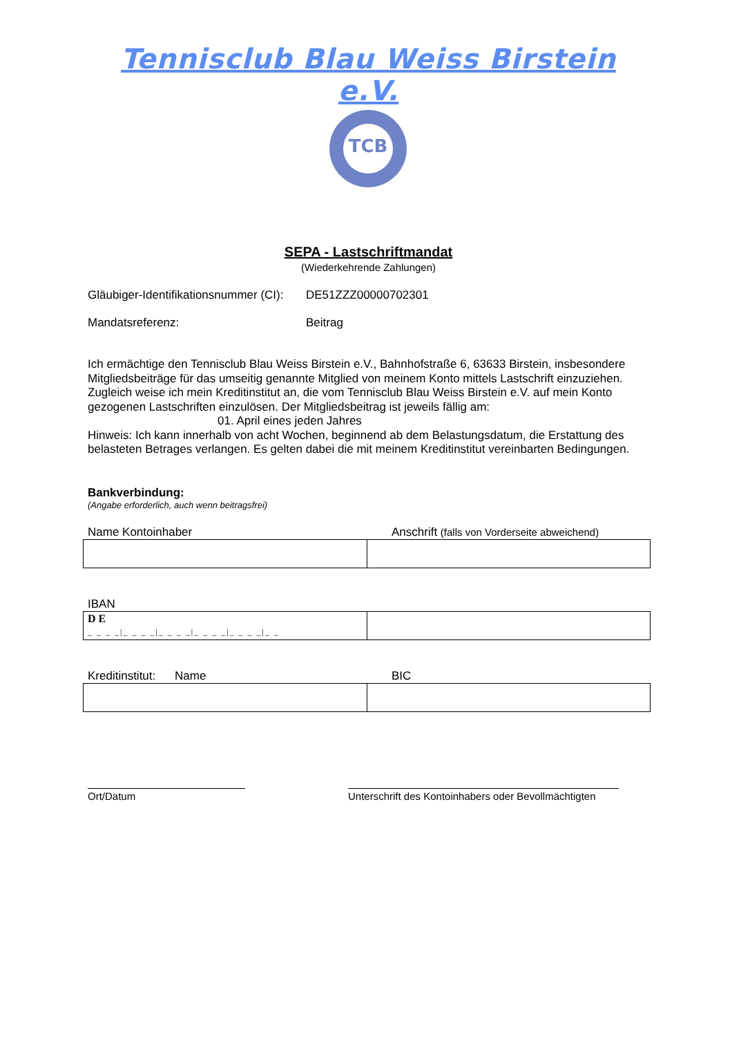Tennisclub Blau Weiss Birstein e.V.
TCB
SEPA - Lastschriftmandat
(Wiederkehrende Zahlungen)
Gläubiger-Identifikationsnummer (CI): DE51ZZZ00000702301
Mandatsreferenz: Beitrag
Ich ermächtige den Tennisclub Blau Weiss Birstein e.V., Bahnhofstraße 6, 63633 Birstein, insbesondere Mitgliedsbeiträge für das umseitig genannte Mitglied von meinem Konto mittels Lastschrift einzuziehen. Zugleich weise ich mein Kreditinstitut an, die vom Tennisclub Blau Weiss Birstein e.V. auf mein Konto gezogenen Lastschriften einzulösen. Der Mitgliedsbeitrag ist jeweils fällig am:
01. April eines jeden Jahres
Hinweis: Ich kann innerhalb von acht Wochen, beginnend ab dem Belastungsdatum, die Erstattung des belasteten Betrages verlangen. Es gelten dabei die mit meinem Kreditinstitut vereinbarten Bedingungen.
Bankverbindung:
(Angabe erforderlich, auch wenn beitragsfrei)
Name Kontoinhaber Anschrift (falls von Vorderseite abweichend)
IBAN
| D E _ _ _ _/_ _ _ _/_ _ _ _/_ _ _ _/_ _ _ _/_ _ | |
Kreditinstitut: Name BIC
Ort/Datum Unterschrift des Kontoinhabers oder Bevollmächtigten